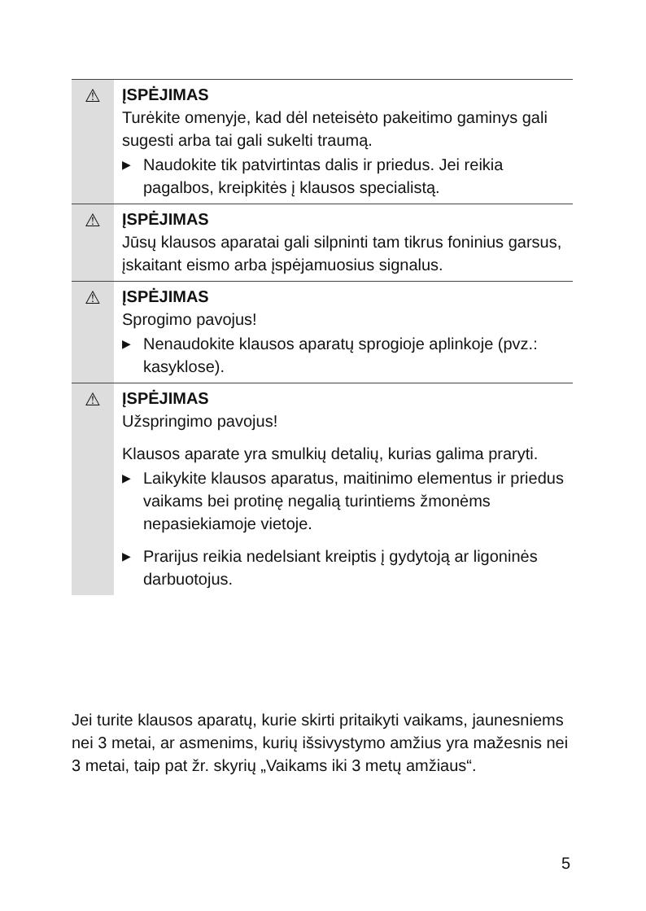⚠ ĮSPĖJIMAS
Turėkite omenyje, kad dėl neteisėto pakeitimo gaminys gali sugesti arba tai gali sukelti traumą.
▶
Naudokite tik patvirtintas dalis ir priedus. Jei reikia pagalbos, kreipkitės į klausos specialistą.
⚠ ĮSPĖJIMAS
Jūsų klausos aparatai gali silpninti tam tikrus foninius garsus, įskaitant eismo arba įspėjamuosius signalus.
⚠ ĮSPĖJIMAS
Sprogimo pavojus!
▶
Nenaudokite klausos aparatų sprogioje aplinkoje (pvz.: kasyklose).
⚠ ĮSPĖJIMAS
Užspringimo pavojus!
Klausos aparate yra smulkių detalių, kurias galima praryti.
▶
Laikykite klausos aparatus, maitinimo elementus ir priedus vaikams bei protinę negalią turintiems žmonėms nepasiekiamoje vietoje.
▶
Prarijus reikia nedelsiant kreiptis į gydytoją ar ligoninės darbuotojus.
Jei turite klausos aparatų, kurie skirti pritaikyti vaikams, jaunesniems nei 3 metai, ar asmenims, kurių išsivystymo amžius yra mažesnis nei 3 metai, taip pat žr. skyrių „Vaikams iki 3 metų amžiaus“.
5